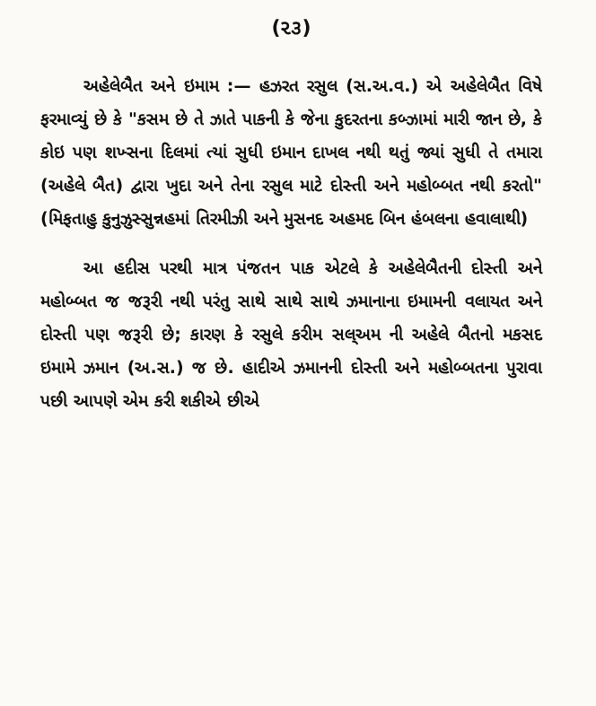(૨૩)
અહેલેબૈત અને ઇમામ :— હઝરત રસુલ (સ.અ.વ.) એ અહેલેબૈત વિષે ફરમાવ્યું છે કે "કસમ છે તે ઝાતે પાકની કે જેના કુદરતના કબ્ઝામાં મારી જાન છે, કે કોઇ પણ શખ્સના દિલમાં ત્યાં સુધી ઇમાન દાખલ નથી થતું જ્યાં સુધી તે તમારા (અહેલે બૈત) દ્વારા ખુદા અને તેના રસુલ માટે દોસ્તી અને મહોબ્બત નથી કરતો" (મિફતાહુ કુનુઝુસ્સુન્નહમાં તિરમીઝી અને મુસનદ અહમદ બિન હંબલના હવાલાથી)
આ હદીસ પરથી માત્ર પંજતન પાક એટલે કે અહેલેબૈતની દોસ્તી અને મહોબ્બત જ જરૂરી નથી પરંતુ સાથે સાથે સાથે ઝમાનાના ઇમામની વલાયત અને દોસ્તી પણ જરૂરી છે; કારણ કે રસુલે કરીમ સલ્અમ ની અહેલે બૈતનો મકસદ ઇમામે ઝમાન (અ.સ.) જ છે. હાદીએ ઝમાનની દોસ્તી અને મહોબ્બતના પુરાવા પછી આપણે એમ કરી શકીએ છીએ